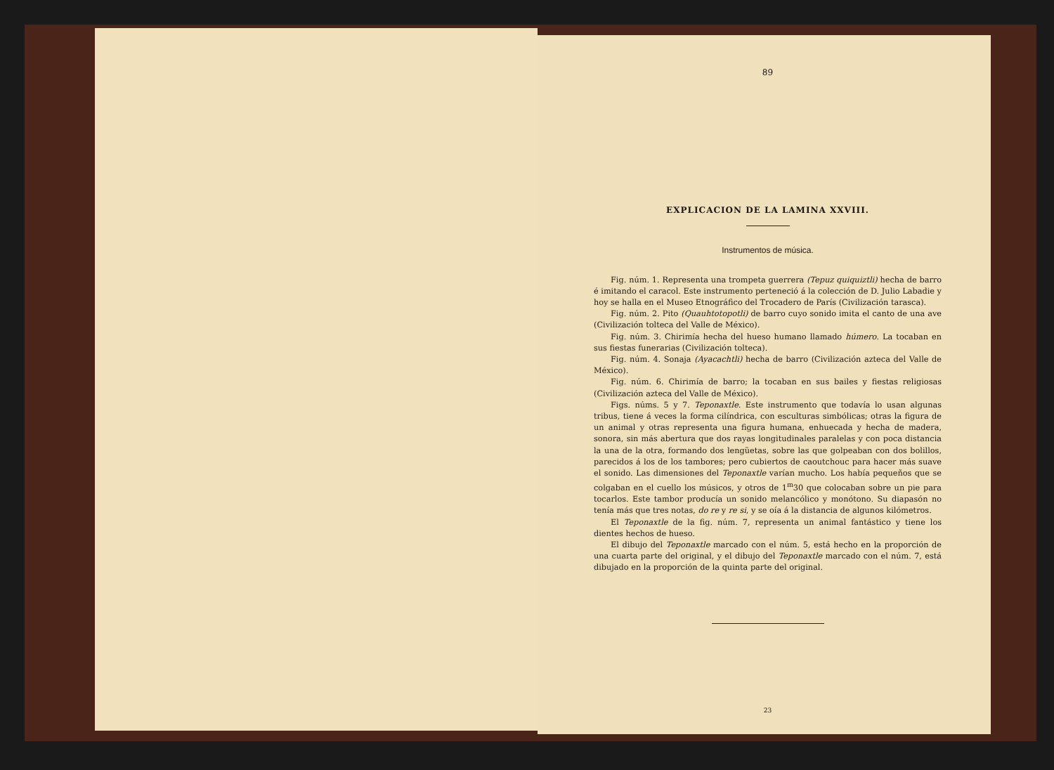89
EXPLICACION DE LA LAMINA XXVIII.
Instrumentos de música.
Fig. núm. 1. Representa una trompeta guerrera (Tepuz quiquiztli) hecha de barro é imitando el caracol. Este instrumento perteneció á la colección de D. Julio Labadie y hoy se halla en el Museo Etnográfico del Trocadero de París (Civilización tarasca).
Fig. núm. 2. Pito (Quauhtotopotli) de barro cuyo sonido imita el canto de una ave (Civilización tolteca del Valle de México).
Fig. núm. 3. Chirimía hecha del hueso humano llamado húmero. La tocaban en sus fiestas funerarias (Civilización tolteca).
Fig. núm. 4. Sonaja (Ayacachtli) hecha de barro (Civilización azteca del Valle de México).
Fig. núm. 6. Chirimía de barro; la tocaban en sus bailes y fiestas religiosas (Civilización azteca del Valle de México).
Figs. núms. 5 y 7. Teponaxtle. Este instrumento que todavía lo usan algunas tribus, tiene á veces la forma cilíndrica, con esculturas simbólicas; otras la figura de un animal y otras representa una figura humana, enhuecada y hecha de madera, sonora, sin más abertura que dos rayas longitudinales paralelas y con poca distancia la una de la otra, formando dos lengüetas, sobre las que golpeaban con dos bolillos, parecidos á los de los tambores; pero cubiertos de caoutchouc para hacer más suave el sonido. Las dimensiones del Teponaxtle varían mucho. Los había pequeños que se colgaban en el cuello los músicos, y otros de 1<sup>m</sup>30 que colocaban sobre un pie para tocarlos. Este tambor producía un sonido melancólico y monótono. Su diapasón no tenía más que tres notas, do re y re si, y se oía á la distancia de algunos kilómetros.
El Teponaxtle de la fig. núm. 7, representa un animal fantástico y tiene los dientes hechos de hueso.
El dibujo del Teponaxtle marcado con el núm. 5, está hecho en la proporción de una cuarta parte del original, y el dibujo del Teponaxtle marcado con el núm. 7, está dibujado en la proporción de la quinta parte del original.
23